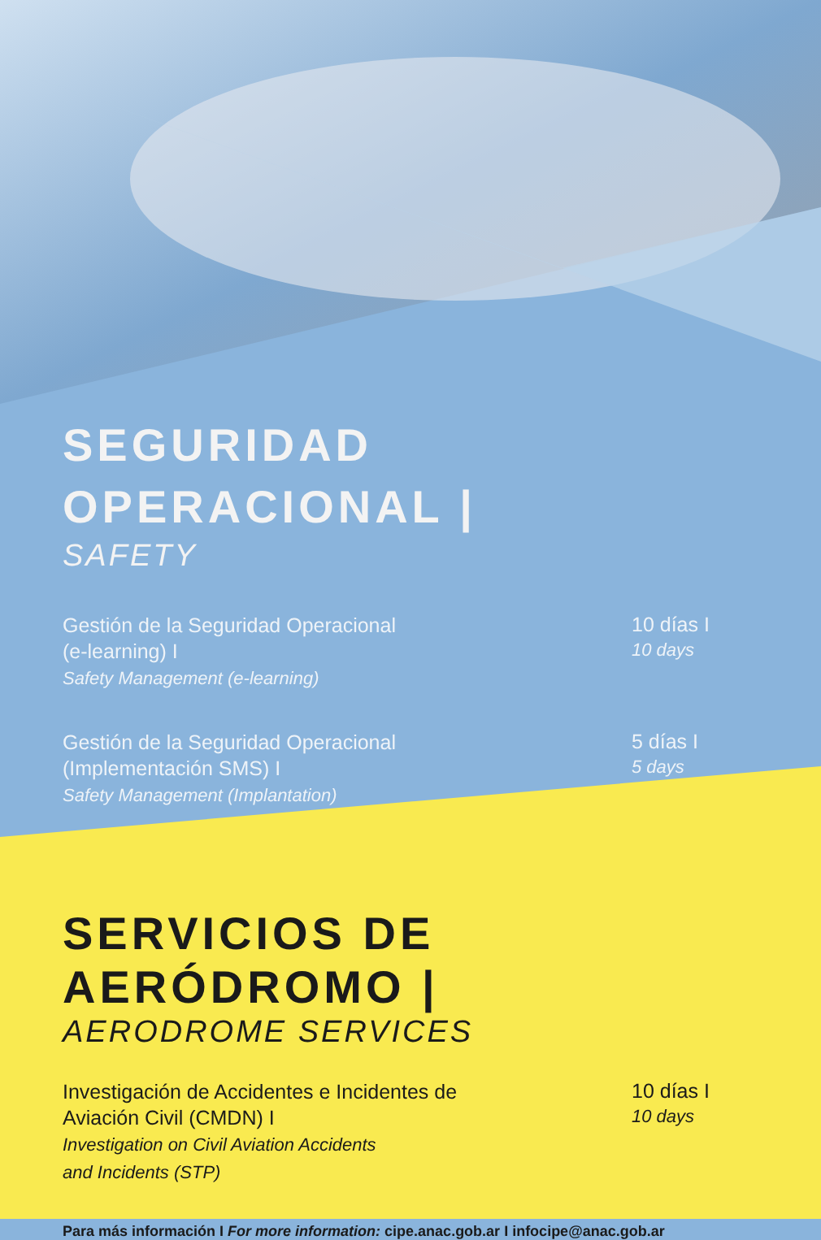SEGURIDAD
OPERACIONAL |
SAFETY
Gestión de la Seguridad Operacional
(e-learning) I
Safety Management (e-learning)
10 días I
10 days
Gestión de la Seguridad Operacional
(Implementación SMS) I
Safety Management (Implantation)
5 días I
5 days
SERVICIOS DE
AERÓDROMO |
AERODROME SERVICES
Investigación de Accidentes e Incidentes de
Aviación Civil (CMDN) I
Investigation on Civil Aviation Accidents
and Incidents (STP)
10 días I
10 days
Para más información I For more information: cipe.anac.gob.ar I infocipe@anac.gob.ar